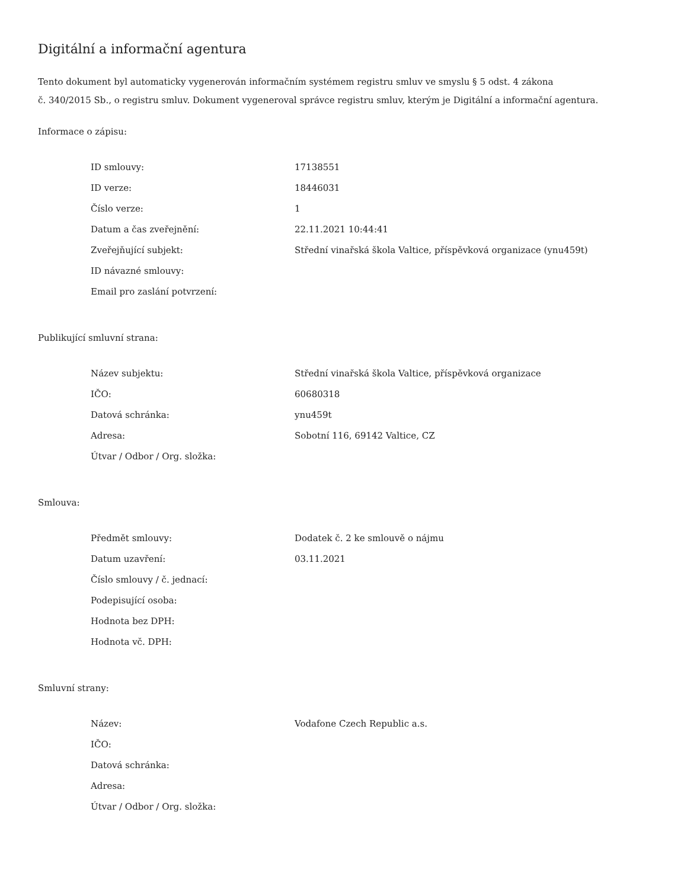Digitální a informační agentura
Tento dokument byl automaticky vygenerován informačním systémem registru smluv ve smyslu § 5 odst. 4 zákona
č. 340/2015 Sb., o registru smluv. Dokument vygeneroval správce registru smluv, kterým je Digitální a informační agentura.
Informace o zápisu:
| ID smlouvy: | 17138551 |
| ID verze: | 18446031 |
| Číslo verze: | 1 |
| Datum a čas zveřejnění: | 22.11.2021 10:44:41 |
| Zveřejňující subjekt: | Střední vinařská škola Valtice, příspěvková organizace (ynu459t) |
| ID návazné smlouvy: | |
| Email pro zaslání potvrzení: | |
Publikující smluvní strana:
| Název subjektu: | Střední vinařská škola Valtice, příspěvková organizace |
| IČO: | 60680318 |
| Datová schránka: | ynu459t |
| Adresa: | Sobotní 116, 69142 Valtice, CZ |
| Útvar / Odbor / Org. složka: | |
Smlouva:
| Předmět smlouvy: | Dodatek č. 2 ke smlouvě o nájmu |
| Datum uzavření: | 03.11.2021 |
| Číslo smlouvy / č. jednací: | |
| Podepisující osoba: | |
| Hodnota bez DPH: | |
| Hodnota vč. DPH: | |
Smluvní strany:
| Název: | Vodafone Czech Republic a.s. |
| IČO: | |
| Datová schránka: | |
| Adresa: | |
| Útvar / Odbor / Org. složka: | |